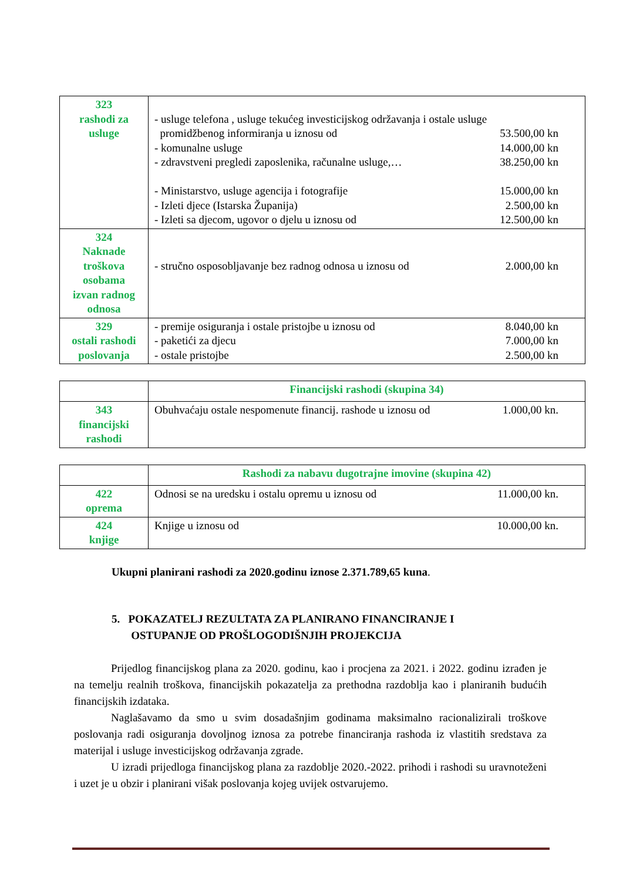| 323 rashodi za usluge | - usluge telefona , usluge tekućeg investicijskog održavanja i ostale usluge promidžbenog informiranja u iznosu od 53.500,00 kn - komunalne usluge 14.000,00 kn - zdravstveni pregledi zaposlenika, računalne usluge,… 38.250,00 kn - Ministarstvo, usluge agencija i fotografije 15.000,00 kn - Izleti djece (Istarska Županija) 2.500,00 kn - Izleti sa djecom, ugovor o djelu u iznosu od 12.500,00 kn |
| 324 Naknade troškova osobama izvan radnog odnosa | - stručno osposobljavanje bez radnog odnosa u iznosu od 2.000,00 kn |
| 329 ostali rashodi poslovanja | - premije osiguranja i ostale pristojbe u iznosu od 8.040,00 kn - paketići za djecu 7.000,00 kn - ostale pristojbe 2.500,00 kn |
| | Financijski rashodi (skupina 34) |
| 343 financijski rashodi | Obuhvaćaju ostale nespomenute financij. rashode u iznosu od 1.000,00 kn. |
| | Rashodi za nabavu dugotrajne imovine (skupina 42) |
| 422 oprema | Odnosi se na uredsku i ostalu opremu u iznosu od 11.000,00 kn. |
| 424 knjige | Knjige u iznosu od 10.000,00 kn. |
Ukupni planirani rashodi za 2020.godinu iznose 2.371.789,65 kuna.
5. POKAZATELJ REZULTATA ZA PLANIRANO FINANCIRANJE I
OSTUPANJE OD PROŠLOGODIŠNJIH PROJEKCIJA
Prijedlog financijskog plana za 2020. godinu, kao i procjena za 2021. i 2022. godinu izrađen je na temelju realnih troškova, financijskih pokazatelja za prethodna razdoblja kao i planiranih budućih financijskih izdataka.
Naglašavamo da smo u svim dosadašnjim godinama maksimalno racionalizirali troškove poslovanja radi osiguranja dovoljnog iznosa za potrebe financiranja rashoda iz vlastitih sredstava za materijal i usluge investicijskog održavanja zgrade.
U izradi prijedloga financijskog plana za razdoblje 2020.-2022. prihodi i rashodi su uravnoteženi i uzet je u obzir i planirani višak poslovanja kojeg uvijek ostvarujemo.